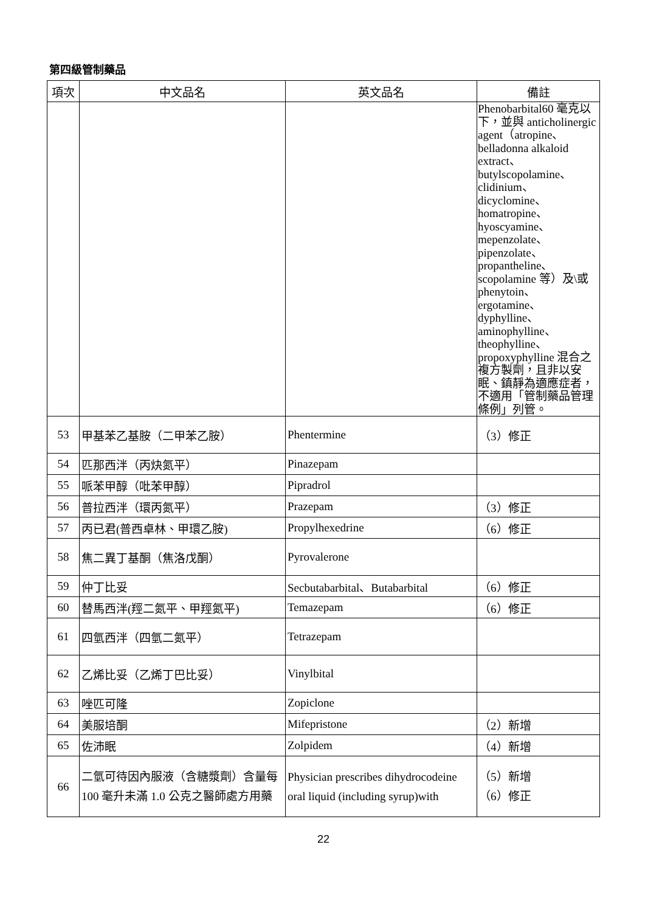第四級管制藥品
| 項次 | 中文品名 | 英文品名 | 備註 |
| --- | --- | --- | --- |
| | | | Phenobarbital60 毫克以下，並與 anticholinergic agent（atropine、belladonna alkaloid extract、butylscopolamine、clidinium、dicyclomine、homatropine、hyoscyamine、mepenzolate、pipenzolate、propantheline、scopolamine 等）及\或 phenytoin、ergotamine、dyphylline、aminophylline、theophylline、propoxyphylline 混合之複方製劑，且非以安眠、鎮靜為適應症者，不適用「管制藥品管理條例」列管。 |
| 53 | 甲基苯乙基胺（二甲苯乙胺） | Phentermine | （3）修正 |
| 54 | 匹那西泮（丙炔氮平） | Pinazepam | |
| 55 | 哌苯甲醇（吡苯甲醇） | Pipradrol | |
| 56 | 普拉西泮（環丙氮平） | Prazepam | （3）修正 |
| 57 | 丙已君(普西卓林、甲環乙胺) | Propylhexedrine | （6）修正 |
| 58 | 焦二異丁基酮（焦洛戊酮） | Pyrovalerone | |
| 59 | 仲丁比妥 | Secbutabarbital、Butabarbital | （6）修正 |
| 60 | 替馬西泮(羥二氮平、甲羥氮平) | Temazepam | （6）修正 |
| 61 | 四氫西泮（四氫二氮平） | Tetrazepam | |
| 62 | 乙烯比妥（乙烯丁巴比妥） | Vinylbital | |
| 63 | 唑匹可隆 | Zopiclone | |
| 64 | 美服培酮 | Mifepristone | （2）新增 |
| 65 | 佐沛眠 | Zolpidem | （4）新增 |
| 66 | 二氫可待因內服液（含糖漿劑）含量每 100 毫升未滿 1.0 公克之醫師處方用藥 | Physician prescribes dihydrocodeine oral liquid (including syrup)with | （5）新增 （6）修正 |
22